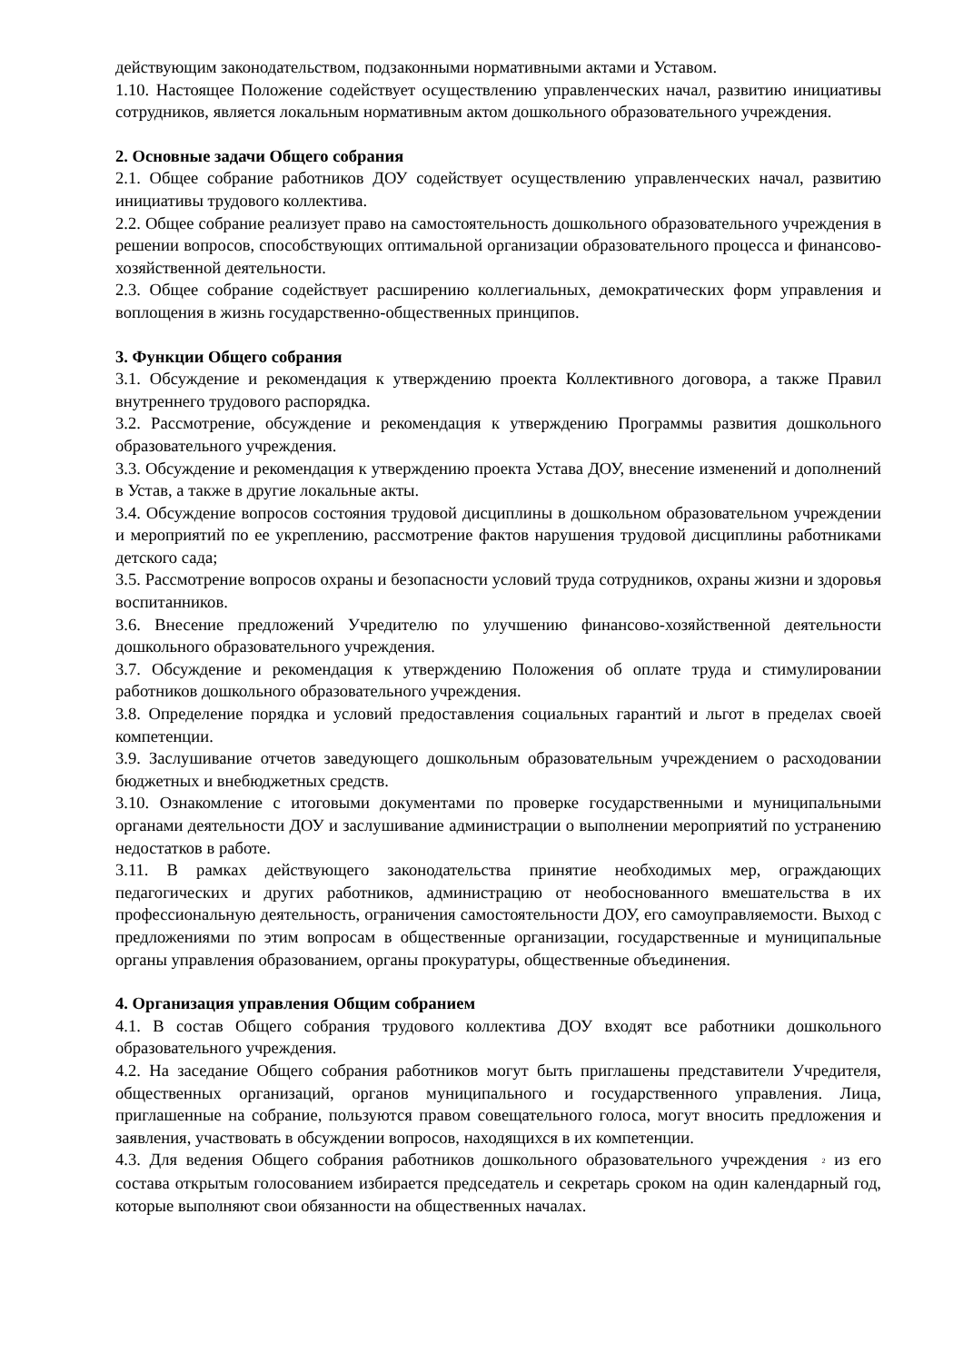действующим законодательством, подзаконными нормативными актами и Уставом.
1.10. Настоящее Положение содействует осуществлению управленческих начал, развитию инициативы сотрудников, является локальным нормативным актом дошкольного образовательного учреждения.
2. Основные задачи Общего собрания
2.1. Общее собрание работников ДОУ содействует осуществлению управленческих начал, развитию инициативы трудового коллектива.
2.2. Общее собрание реализует право на самостоятельность дошкольного образовательного учреждения в решении вопросов, способствующих оптимальной организации образовательного процесса и финансово-хозяйственной деятельности.
2.3. Общее собрание содействует расширению коллегиальных, демократических форм управления и воплощения в жизнь государственно-общественных принципов.
3. Функции Общего собрания
3.1. Обсуждение и рекомендация к утверждению проекта Коллективного договора, а также Правил внутреннего трудового распорядка.
3.2. Рассмотрение, обсуждение и рекомендация к утверждению Программы развития дошкольного образовательного учреждения.
3.3. Обсуждение и рекомендация к утверждению проекта Устава ДОУ, внесение изменений и дополнений в Устав, а также в другие локальные акты.
3.4. Обсуждение вопросов состояния трудовой дисциплины в дошкольном образовательном учреждении и мероприятий по ее укреплению, рассмотрение фактов нарушения трудовой дисциплины работниками детского сада;
3.5. Рассмотрение вопросов охраны и безопасности условий труда сотрудников, охраны жизни и здоровья воспитанников.
3.6. Внесение предложений Учредителю по улучшению финансово-хозяйственной деятельности дошкольного образовательного учреждения.
3.7. Обсуждение и рекомендация к утверждению Положения об оплате труда и стимулировании работников дошкольного образовательного учреждения.
3.8. Определение порядка и условий предоставления социальных гарантий и льгот в пределах своей компетенции.
3.9. Заслушивание отчетов заведующего дошкольным образовательным учреждением о расходовании бюджетных и внебюджетных средств.
3.10. Ознакомление с итоговыми документами по проверке государственными и муниципальными органами деятельности ДОУ и заслушивание администрации о выполнении мероприятий по устранению недостатков в работе.
3.11. В рамках действующего законодательства принятие необходимых мер, ограждающих педагогических и других работников, администрацию от необоснованного вмешательства в их профессиональную деятельность, ограничения самостоятельности ДОУ, его самоуправляемости. Выход с предложениями по этим вопросам в общественные организации, государственные и муниципальные органы управления образованием, органы прокуратуры, общественные объединения.
4. Организация управления Общим собранием
4.1. В состав Общего собрания трудового коллектива ДОУ входят все работники дошкольного образовательного учреждения.
4.2. На заседание Общего собрания работников могут быть приглашены представители Учредителя, общественных организаций, органов муниципального и государственного управления. Лица, приглашенные на собрание, пользуются правом совещательного голоса, могут вносить предложения и заявления, участвовать в обсуждении вопросов, находящихся в их компетенции.
4.3. Для ведения Общего собрания работников дошкольного образовательного учреждения 2 из его состава открытым голосованием избирается председатель и секретарь сроком на один календарный год, которые выполняют свои обязанности на общественных началах.